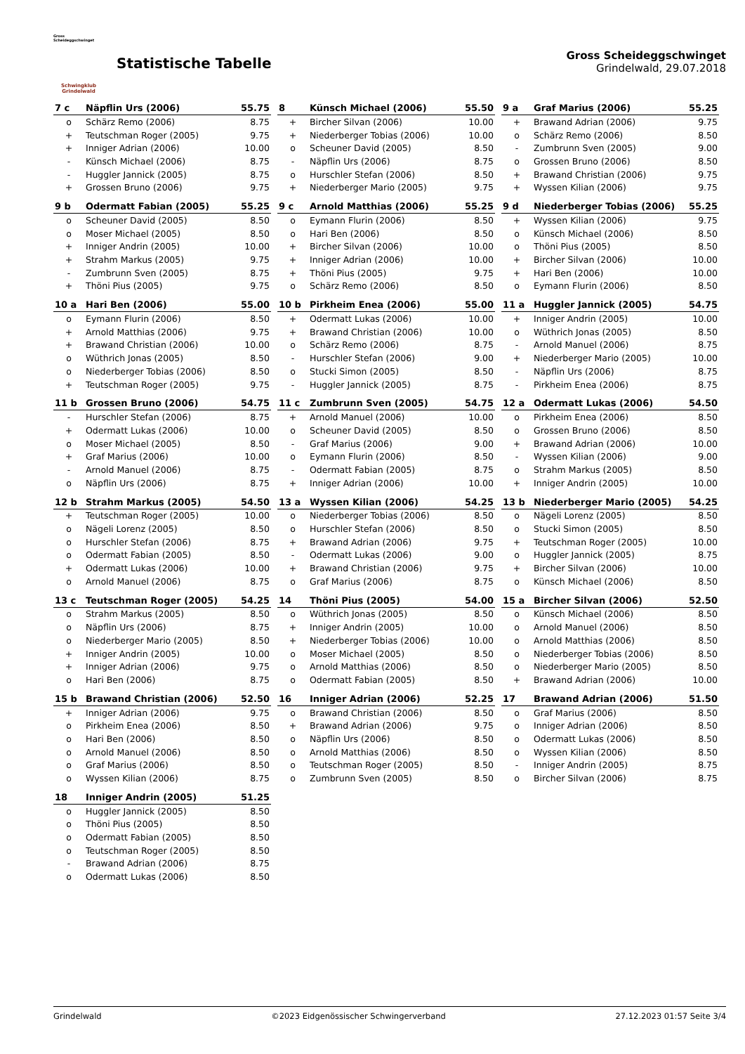Gross Scheideggschwinget
Schwingklub
Grindelwald
Statistische Tabelle
Gross Scheideggschwinget
Grindelwald, 29.07.2018
| 7 c | Näpflin Urs (2006) | 55.75 |
| --- | --- | --- |
| o | Schärz Remo (2006) | 8.75 |
| + | Teutschman Roger (2005) | 9.75 |
| + | Inniger Adrian (2006) | 10.00 |
| - | Künsch Michael (2006) | 8.75 |
| - | Huggler Jannick (2005) | 8.75 |
| + | Grossen Bruno (2006) | 9.75 |
| 8 | Künsch Michael (2006) | 55.50 |
| --- | --- | --- |
| + | Bircher Silvan (2006) | 10.00 |
| + | Niederberger Tobias (2006) | 10.00 |
| o | Scheuner David (2005) | 8.50 |
| - | Näpflin Urs (2006) | 8.75 |
| o | Hurschler Stefan (2006) | 8.50 |
| + | Niederberger Mario (2005) | 9.75 |
| 9 a | Graf Marius (2006) | 55.25 |
| --- | --- | --- |
| + | Brawand Adrian (2006) | 9.75 |
| o | Schärz Remo (2006) | 8.50 |
| - | Zumbrunn Sven (2005) | 9.00 |
| o | Grossen Bruno (2006) | 8.50 |
| + | Brawand Christian (2006) | 9.75 |
| + | Wyssen Kilian (2006) | 9.75 |
| 9 b | Odermatt Fabian (2005) | 55.25 |
| --- | --- | --- |
| o | Scheuner David (2005) | 8.50 |
| o | Moser Michael (2005) | 8.50 |
| + | Inniger Andrin (2005) | 10.00 |
| + | Strahm Markus (2005) | 9.75 |
| - | Zumbrunn Sven (2005) | 8.75 |
| + | Thöni Pius (2005) | 9.75 |
| 9 c | Arnold Matthias (2006) | 55.25 |
| --- | --- | --- |
| o | Eymann Flurin (2006) | 8.50 |
| o | Hari Ben (2006) | 8.50 |
| + | Bircher Silvan (2006) | 10.00 |
| + | Inniger Adrian (2006) | 10.00 |
| + | Thöni Pius (2005) | 9.75 |
| o | Schärz Remo (2006) | 8.50 |
| 9 d | Niederberger Tobias (2006) | 55.25 |
| --- | --- | --- |
| + | Wyssen Kilian (2006) | 9.75 |
| o | Künsch Michael (2006) | 8.50 |
| o | Thöni Pius (2005) | 8.50 |
| + | Bircher Silvan (2006) | 10.00 |
| + | Hari Ben (2006) | 10.00 |
| o | Eymann Flurin (2006) | 8.50 |
| 10 a | Hari Ben (2006) | 55.00 |
| --- | --- | --- |
| o | Eymann Flurin (2006) | 8.50 |
| + | Arnold Matthias (2006) | 9.75 |
| + | Brawand Christian (2006) | 10.00 |
| o | Wüthrich Jonas (2005) | 8.50 |
| o | Niederberger Tobias (2006) | 8.50 |
| + | Teutschman Roger (2005) | 9.75 |
| 10 b | Pirkheim Enea (2006) | 55.00 |
| --- | --- | --- |
| + | Odermatt Lukas (2006) | 10.00 |
| + | Brawand Christian (2006) | 10.00 |
| o | Schärz Remo (2006) | 8.75 |
| - | Hurschler Stefan (2006) | 9.00 |
| o | Stucki Simon (2005) | 8.50 |
| - | Huggler Jannick (2005) | 8.75 |
| 11 a | Huggler Jannick (2005) | 54.75 |
| --- | --- | --- |
| + | Inniger Andrin (2005) | 10.00 |
| o | Wüthrich Jonas (2005) | 8.50 |
| - | Arnold Manuel (2006) | 8.75 |
| + | Niederberger Mario (2005) | 10.00 |
| - | Näpflin Urs (2006) | 8.75 |
| - | Pirkheim Enea (2006) | 8.75 |
| 11 b | Grossen Bruno (2006) | 54.75 |
| --- | --- | --- |
| - | Hurschler Stefan (2006) | 8.75 |
| + | Odermatt Lukas (2006) | 10.00 |
| o | Moser Michael (2005) | 8.50 |
| + | Graf Marius (2006) | 10.00 |
| - | Arnold Manuel (2006) | 8.75 |
| o | Näpflin Urs (2006) | 8.75 |
| 11 c | Zumbrunn Sven (2005) | 54.75 |
| --- | --- | --- |
| + | Arnold Manuel (2006) | 10.00 |
| o | Scheuner David (2005) | 8.50 |
| - | Graf Marius (2006) | 9.00 |
| o | Eymann Flurin (2006) | 8.50 |
| - | Odermatt Fabian (2005) | 8.75 |
| + | Inniger Adrian (2006) | 10.00 |
| 12 a | Odermatt Lukas (2006) | 54.50 |
| --- | --- | --- |
| o | Pirkheim Enea (2006) | 8.50 |
| o | Grossen Bruno (2006) | 8.50 |
| + | Brawand Adrian (2006) | 10.00 |
| - | Wyssen Kilian (2006) | 9.00 |
| o | Strahm Markus (2005) | 8.50 |
| + | Inniger Andrin (2005) | 10.00 |
| 12 b | Strahm Markus (2005) | 54.50 |
| --- | --- | --- |
| + | Teutschman Roger (2005) | 10.00 |
| o | Nägeli Lorenz (2005) | 8.50 |
| o | Hurschler Stefan (2006) | 8.75 |
| o | Odermatt Fabian (2005) | 8.50 |
| + | Odermatt Lukas (2006) | 10.00 |
| o | Arnold Manuel (2006) | 8.75 |
| 13 a | Wyssen Kilian (2006) | 54.25 |
| --- | --- | --- |
| o | Niederberger Tobias (2006) | 8.50 |
| o | Hurschler Stefan (2006) | 8.50 |
| + | Brawand Adrian (2006) | 9.75 |
| - | Odermatt Lukas (2006) | 9.00 |
| + | Brawand Christian (2006) | 9.75 |
| o | Graf Marius (2006) | 8.75 |
| 13 b | Niederberger Mario (2005) | 54.25 |
| --- | --- | --- |
| o | Nägeli Lorenz (2005) | 8.50 |
| o | Stucki Simon (2005) | 8.50 |
| + | Teutschman Roger (2005) | 10.00 |
| o | Huggler Jannick (2005) | 8.75 |
| + | Bircher Silvan (2006) | 10.00 |
| o | Künsch Michael (2006) | 8.50 |
| 13 c | Teutschman Roger (2005) | 54.25 |
| --- | --- | --- |
| o | Strahm Markus (2005) | 8.50 |
| o | Näpflin Urs (2006) | 8.75 |
| o | Niederberger Mario (2005) | 8.50 |
| + | Inniger Andrin (2005) | 10.00 |
| + | Inniger Adrian (2006) | 9.75 |
| o | Hari Ben (2006) | 8.75 |
| 14 | Thöni Pius (2005) | 54.00 |
| --- | --- | --- |
| o | Wüthrich Jonas (2005) | 8.50 |
| + | Inniger Andrin (2005) | 10.00 |
| + | Niederberger Tobias (2006) | 10.00 |
| o | Moser Michael (2005) | 8.50 |
| o | Arnold Matthias (2006) | 8.50 |
| o | Odermatt Fabian (2005) | 8.50 |
| 15 a | Bircher Silvan (2006) | 52.50 |
| --- | --- | --- |
| o | Künsch Michael (2006) | 8.50 |
| o | Arnold Manuel (2006) | 8.50 |
| o | Arnold Matthias (2006) | 8.50 |
| o | Niederberger Tobias (2006) | 8.50 |
| o | Niederberger Mario (2005) | 8.50 |
| + | Brawand Adrian (2006) | 10.00 |
| 15 b | Brawand Christian (2006) | 52.50 |
| --- | --- | --- |
| + | Inniger Adrian (2006) | 9.75 |
| o | Pirkheim Enea (2006) | 8.50 |
| o | Hari Ben (2006) | 8.50 |
| o | Arnold Manuel (2006) | 8.50 |
| o | Graf Marius (2006) | 8.50 |
| o | Wyssen Kilian (2006) | 8.75 |
| 16 | Inniger Adrian (2006) | 52.25 |
| --- | --- | --- |
| o | Brawand Christian (2006) | 8.50 |
| + | Brawand Adrian (2006) | 9.75 |
| o | Näpflin Urs (2006) | 8.50 |
| o | Arnold Matthias (2006) | 8.50 |
| o | Teutschman Roger (2005) | 8.50 |
| o | Zumbrunn Sven (2005) | 8.50 |
| 17 | Brawand Adrian (2006) | 51.50 |
| --- | --- | --- |
| o | Graf Marius (2006) | 8.50 |
| o | Inniger Adrian (2006) | 8.50 |
| o | Odermatt Lukas (2006) | 8.50 |
| o | Wyssen Kilian (2006) | 8.50 |
| - | Inniger Andrin (2005) | 8.75 |
| o | Bircher Silvan (2006) | 8.75 |
| 18 | Inniger Andrin (2005) | 51.25 |
| --- | --- | --- |
| o | Huggler Jannick (2005) | 8.50 |
| o | Thöni Pius (2005) | 8.50 |
| o | Odermatt Fabian (2005) | 8.50 |
| o | Teutschman Roger (2005) | 8.50 |
| - | Brawand Adrian (2006) | 8.75 |
| o | Odermatt Lukas (2006) | 8.50 |
Grindelwald ©2023 Eidgenössischer Schwingerverband 27.12.2023 01:57 Seite 3/4